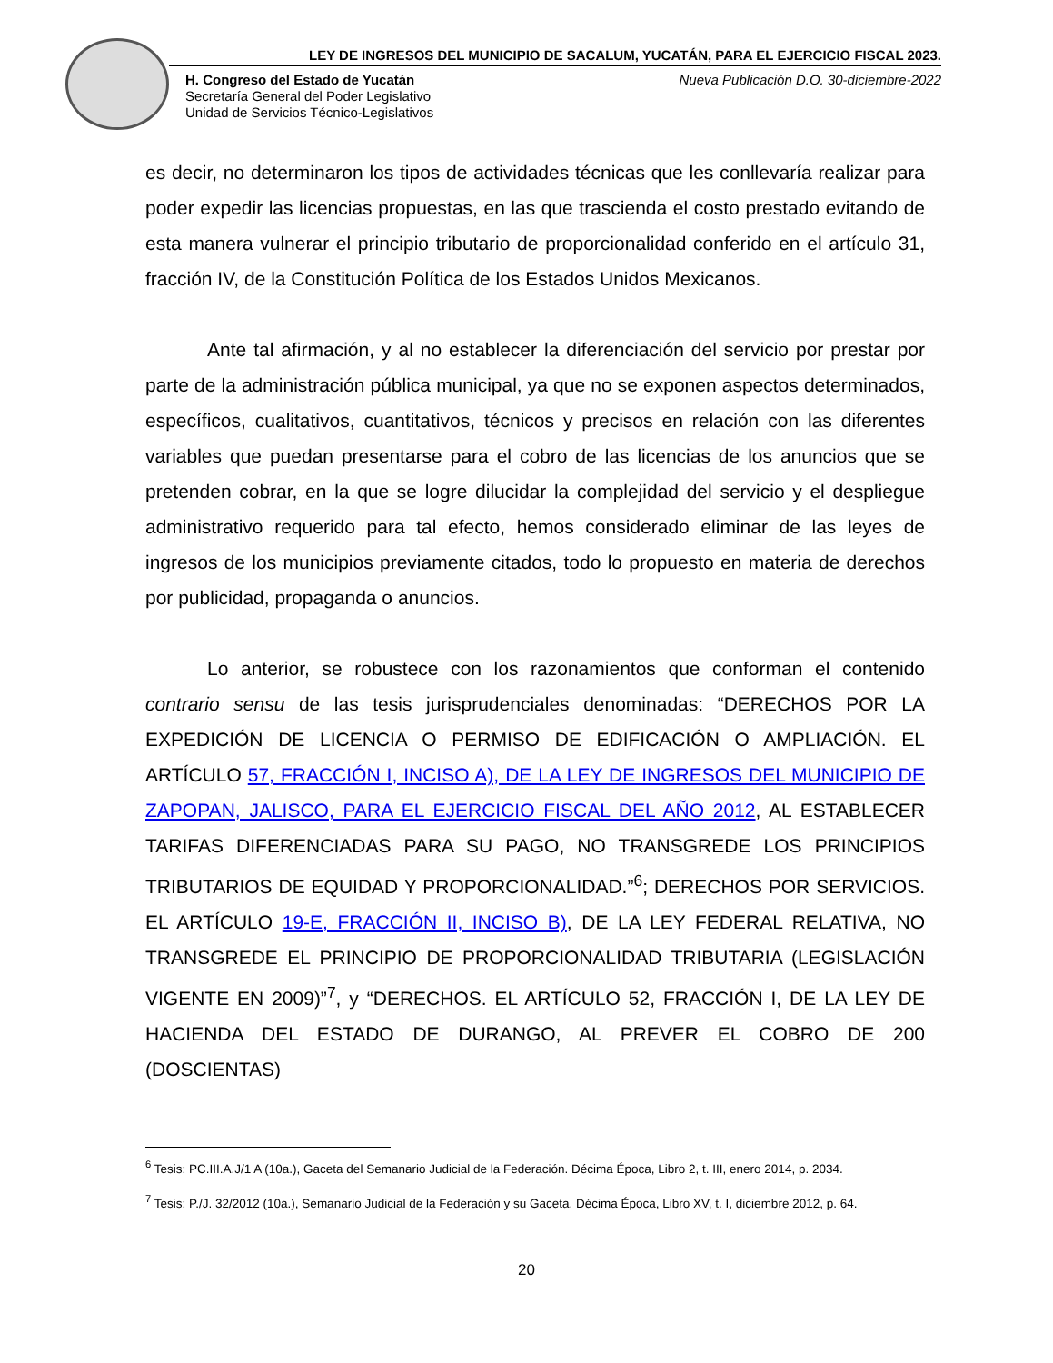LEY DE INGRESOS DEL MUNICIPIO DE SACALUM, YUCATÁN, PARA EL EJERCICIO FISCAL 2023.
H. Congreso del Estado de Yucatán
Secretaría General del Poder Legislativo
Unidad de Servicios Técnico-Legislativos
Nueva Publicación D.O. 30-diciembre-2022
es decir, no determinaron los tipos de actividades técnicas que les conllevaría realizar para poder expedir las licencias propuestas, en las que trascienda el costo prestado evitando de esta manera vulnerar el principio tributario de proporcionalidad conferido en el artículo 31, fracción IV, de la Constitución Política de los Estados Unidos Mexicanos.
Ante tal afirmación, y al no establecer la diferenciación del servicio por prestar por parte de la administración pública municipal, ya que no se exponen aspectos determinados, específicos, cualitativos, cuantitativos, técnicos y precisos en relación con las diferentes variables que puedan presentarse para el cobro de las licencias de los anuncios que se pretenden cobrar, en la que se logre dilucidar la complejidad del servicio y el despliegue administrativo requerido para tal efecto, hemos considerado eliminar de las leyes de ingresos de los municipios previamente citados, todo lo propuesto en materia de derechos por publicidad, propaganda o anuncios.
Lo anterior, se robustece con los razonamientos que conforman el contenido contrario sensu de las tesis jurisprudenciales denominadas: “DERECHOS POR LA EXPEDICIÓN DE LICENCIA O PERMISO DE EDIFICACIÓN O AMPLIACIÓN. EL ARTÍCULO 57, FRACCIÓN I, INCISO A), DE LA LEY DE INGRESOS DEL MUNICIPIO DE ZAPOPAN, JALISCO, PARA EL EJERCICIO FISCAL DEL AÑO 2012, AL ESTABLECER TARIFAS DIFERENCIADAS PARA SU PAGO, NO TRANSGREDE LOS PRINCIPIOS TRIBUTARIOS DE EQUIDAD Y PROPORCIONALIDAD.”<sup>6</sup>; DERECHOS POR SERVICIOS. EL ARTÍCULO 19-E, FRACCIÓN II, INCISO B), DE LA LEY FEDERAL RELATIVA, NO TRANSGREDE EL PRINCIPIO DE PROPORCIONALIDAD TRIBUTARIA (LEGISLACIÓN VIGENTE EN 2009)”<sup>7</sup>, y “DERECHOS. EL ARTÍCULO 52, FRACCIÓN I, DE LA LEY DE HACIENDA DEL ESTADO DE DURANGO, AL PREVER EL COBRO DE 200 (DOSCIENTAS)
<sup>6</sup> Tesis: PC.III.A.J/1 A (10a.), Gaceta del Semanario Judicial de la Federación. Décima Época, Libro 2, t. III, enero 2014, p. 2034.
<sup>7</sup> Tesis: P./J. 32/2012 (10a.), Semanario Judicial de la Federación y su Gaceta. Décima Época, Libro XV, t. I, diciembre 2012, p. 64.
20